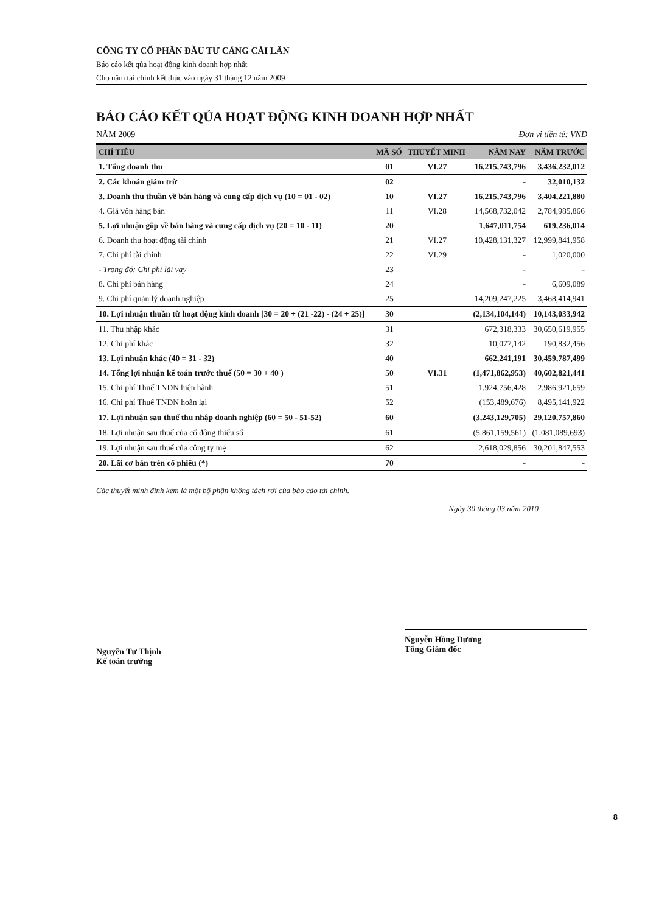CÔNG TY CỔ PHẦN ĐẦU TƯ CẢNG CÁI LÂN
Báo cáo kết qủa hoạt động kinh doanh hợp nhất
Cho năm tài chính kết thúc vào ngày 31 tháng 12 năm 2009
BÁO CÁO KẾT QỦA HOẠT ĐỘNG KINH DOANH HỢP NHẤT
NĂM 2009 Đơn vị tiền tệ: VND
| CHỈ TIÊU | MÃ SỐ | THUYẾT MINH | NĂM NAY | NĂM TRƯỚC |
| --- | --- | --- | --- | --- |
| 1. Tổng doanh thu | 01 | VI.27 | 16,215,743,796 | 3,436,232,012 |
| 2. Các khoản giảm trừ | 02 | | - | 32,010,132 |
| 3. Doanh thu thuần về bán hàng và cung cấp dịch vụ (10 = 01 - 02) | 10 | VI.27 | 16,215,743,796 | 3,404,221,880 |
| 4. Giá vốn hàng bán | 11 | VI.28 | 14,568,732,042 | 2,784,985,866 |
| 5. Lợi nhuận gộp về bán hàng và cung cấp dịch vụ (20 = 10 - 11) | 20 | | 1,647,011,754 | 619,236,014 |
| 6. Doanh thu hoạt động tài chính | 21 | VI.27 | 10,428,131,327 | 12,999,841,958 |
| 7. Chi phí tài chính | 22 | VI.29 | - | 1,020,000 |
| - Trong đó: Chi phí lãi vay | 23 | | - | - |
| 8. Chi phí bán hàng | 24 | | - | 6,609,089 |
| 9. Chi phí quản lý doanh nghiệp | 25 | | 14,209,247,225 | 3,468,414,941 |
| 10. Lợi nhuận thuần từ hoạt động kinh doanh [30 = 20 + (21 -22) - (24 + 25)] | 30 | | (2,134,104,144) | 10,143,033,942 |
| 11. Thu nhập khác | 31 | | 672,318,333 | 30,650,619,955 |
| 12. Chi phí khác | 32 | | 10,077,142 | 190,832,456 |
| 13. Lợi nhuận khác (40 = 31 - 32) | 40 | | 662,241,191 | 30,459,787,499 |
| 14. Tổng lợi nhuận kế toán trước thuế (50 = 30 + 40 ) | 50 | VI.31 | (1,471,862,953) | 40,602,821,441 |
| 15. Chi phí Thuế TNDN hiện hành | 51 | | 1,924,756,428 | 2,986,921,659 |
| 16. Chi phí Thuế TNDN hoãn lại | 52 | | (153,489,676) | 8,495,141,922 |
| 17. Lợi nhuận sau thuế thu nhập doanh nghiệp (60 = 50 - 51-52) | 60 | | (3,243,129,705) | 29,120,757,860 |
| 18. Lợi nhuận sau thuế của cổ đông thiểu số | 61 | | (5,861,159,561) | (1,081,089,693) |
| 19. Lợi nhuận sau thuế của công ty mẹ | 62 | | 2,618,029,856 | 30,201,847,553 |
| 20. Lãi cơ bản trên cổ phiếu (*) | 70 | | - | - |
Các thuyết minh đính kèm là một bộ phận không tách rời của báo cáo tài chính.
Ngày 30 tháng 03 năm 2010
Nguyễn Tư Thịnh
Kế toán trưởng
Nguyễn Hồng Dương
Tổng Giám đốc
8